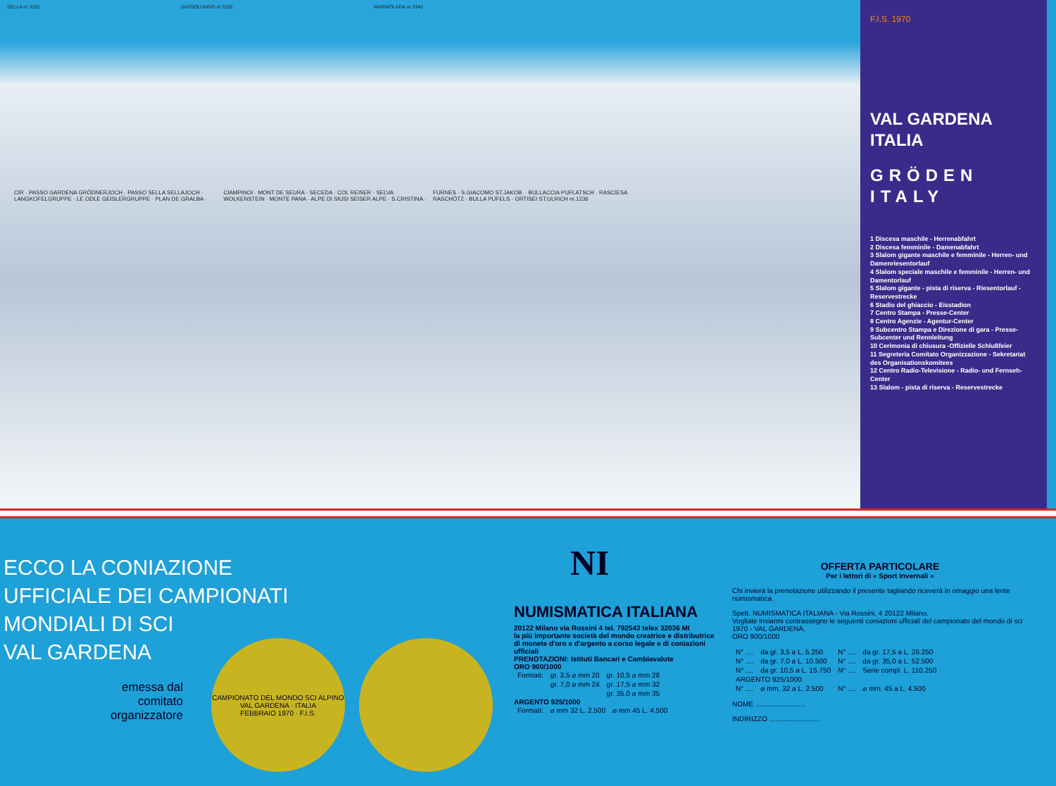SELLA m 3151 SASSOLUNGO m 3181 MARMOLADA m 3342
CIR · PASSO GARDENA GRÖDNERJOCH · PASSO SELLA SELLAJOCH · LANGKOFELGRUPPE · LE ODLE GEISLERGRUPPE · PLAN DE GRALBA · CIAMPINOI · MONT DE SEURA · SECEDA · COL REISER · SELVA WOLKENSTEIN · MONTE PANA · ALPE DI SIUSI SEISER ALPE · S.CRISTINA · FURNES · S.GIACOMO ST.JAKOB. · BULLACCIA PUFLATSCH · RASCIESA RASCHÖTZ · BULLA PUFELS · ORTISEI ST.ULRICH m.1236
F.I.S. 1970
VAL GARDENA
ITALIA
GRÖDEN
ITALY
1 Discesa maschile - Herrenabfahrt
2 Discesa femminile - Damenabfahrt
3 Slalom gigante maschile e femminile - Herren- und Damenriesentorlauf
4 Slalom speciale maschile e femminile - Herren- und Damentorlauf
5 Slalom gigante - pista di riserva - Riesentorlauf - Reservestrecke
6 Stadio del ghiaccio - Eisstadion
7 Centro Stampa - Presse-Center
8 Centro Agenzie - Agentur-Center
9 Subcentro Stampa e Direzione di gara - Presse-Subcenter und Rennleitung
10 Cerimonia di chiusura -Offizielle Schlußfeier
11 Segreteria Comitato Organizzazione - Sekretariat des Organisationskomitees
12 Centro Radio-Televisione - Radio- und Fernseh-Center
13 Slalom - pista di riserva - Reservestrecke
ECCO LA CONIAZIONE
UFFICIALE DEI CAMPIONATI
MONDIALI DI SCI
VAL GARDENA
emessa dal comitato organizzatore
CAMPIONATO DEL MONDO SCI ALPINO
VAL GARDENA · ITALIA
FEBBRAIO 1970 · F.I.S.
NI
NUMISMATICA ITALIANA
20122 Milano via Rossini 4 tel. 792543 telex 32036 MI
la più importante società del mondo creatrice e distributrice di monete d'oro e d'argento a corso legale e di coniazioni ufficiali
PRENOTAZIONI: Istituti Bancari e Cambiavalute
ORO 900/1000
| Formati: | gr. 3,5 ⌀ mm 20 | gr. 10,5 ⌀ mm 28 |
| | gr. 7,0 ⌀ mm 24 | gr. 17,5 ⌀ mm 32 |
| | | gr. 35,0 ⌀ mm 35 |
ARGENTO 925/1000
| Formati: | ⌀ mm 32 L. 2.500 | ⌀ mm 45 L. 4.500 |
OFFERTA PARTICOLARE
Per i lettori di « Sport Invernali »
Chi invierà la prenotazione utilizzando il presente tagliando riceverà in omaggio una lente numismatica.
Spett. NUMISMATICA ITALIANA - Via Rossini, 4 20122 Milano.
Vogliate inviarmi contrassegno le seguenti coniazioni ufficiali del campionato del mondo di sci 1970 - VAL GARDENA.
ORO 900/1000
| N° .... | da gr. 3,5 a L. 5.250 | N° .... | da gr. 17,5 a L. 26.250 |
| N° .... | da gr. 7,0 a L. 10.500 | N° .... | da gr. 35,0 a L. 52.500 |
| N° .... | da gr. 10,5 a L. 15.750 | N° .... | Serie compl. L. 110.250 |
| ARGENTO 925/1000 | | | |
| N° .... | ⌀ mm. 32 a L. 2.500 | N° .... | ⌀ mm. 45 a L. 4.500 |
NOME ..........................
INDIRIZZO ..........................